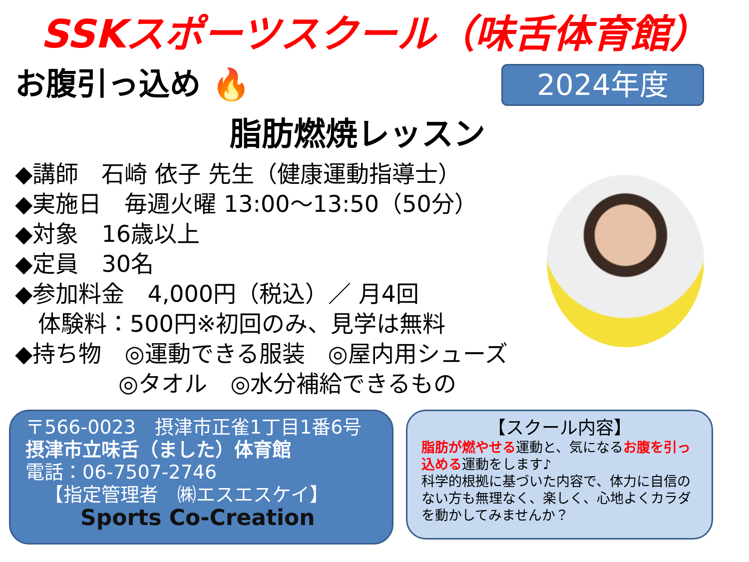SSKスポーツスクール（味舌体育館）
お腹引っ込め 🔥
2024年度
脂肪燃焼レッスン
◆講師　石崎 依子 先生（健康運動指導士）
◆実施日　毎週火曜 13:00～13:50（50分）
◆対象　16歳以上
◆定員　30名
◆参加料金　4,000円（税込）／ 月4回
 体験料：500円※初回のみ、見学は無料
◆持ち物　◎運動できる服装　◎屋内用シューズ
     ◎タオル　◎水分補給できるもの
〒566-0023　摂津市正雀1丁目1番6号
摂津市立味舌（ました）体育館
電話：06-7507-2746
 【指定管理者　㈱エスエスケイ】
Sports Co-Creation
【スクール内容】
脂肪が燃やせる運動と、気になるお腹を引っ込める運動をします♪
科学的根拠に基づいた内容で、体力に自信のない方も無理なく、楽しく、心地よくカラダを動かしてみませんか？